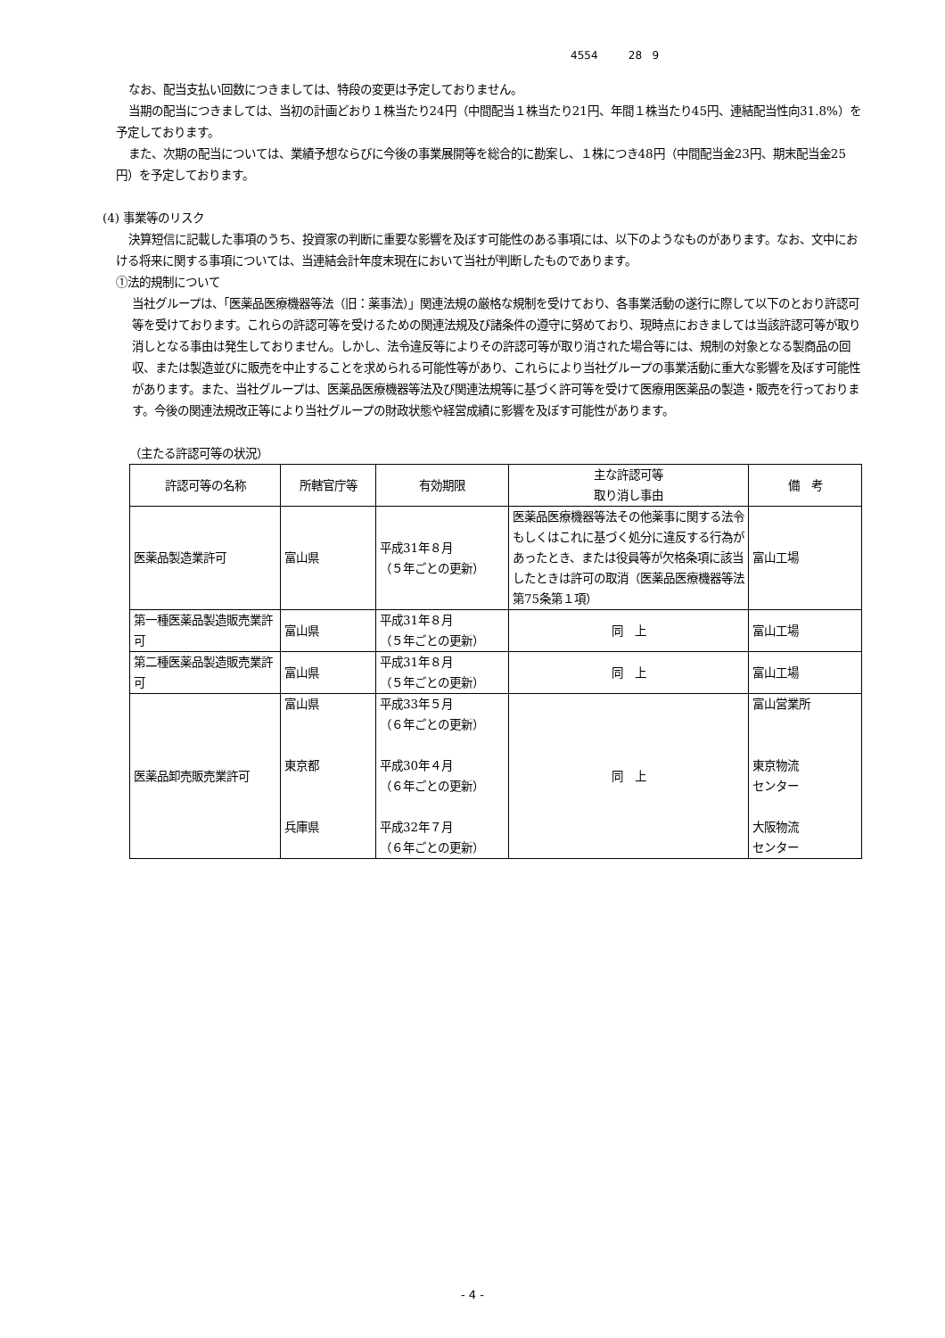4554 28 9
なお、配当支払い回数につきましては、特段の変更は予定しておりません。
当期の配当につきましては、当初の計画どおり１株当たり24円（中間配当１株当たり21円、年間１株当たり45円、連結配当性向31.8%）を予定しております。
また、次期の配当については、業績予想ならびに今後の事業展開等を総合的に勘案し、１株につき48円（中間配当金23円、期末配当金25円）を予定しております。
(4) 事業等のリスク
決算短信に記載した事項のうち、投資家の判断に重要な影響を及ぼす可能性のある事項には、以下のようなものがあります。なお、文中における将来に関する事項については、当連結会計年度末現在において当社が判断したものであります。
①法的規制について
当社グループは、「医薬品医療機器等法（旧：薬事法）」関連法規の厳格な規制を受けており、各事業活動の遂行に際して以下のとおり許認可等を受けております。これらの許認可等を受けるための関連法規及び諸条件の遵守に努めており、現時点におきましては当該許認可等が取り消しとなる事由は発生しておりません。しかし、法令違反等によりその許認可等が取り消された場合等には、規制の対象となる製商品の回収、または製造並びに販売を中止することを求められる可能性等があり、これらにより当社グループの事業活動に重大な影響を及ぼす可能性があります。また、当社グループは、医薬品医療機器等法及び関連法規等に基づく許可等を受けて医療用医薬品の製造・販売を行っております。今後の関連法規改正等により当社グループの財政状態や経営成績に影響を及ぼす可能性があります。
（主たる許認可等の状況）
| 許認可等の名称 | 所轄官庁等 | 有効期限 | 主な許認可等 取り消し事由 | 備 考 |
| --- | --- | --- | --- | --- |
| 医薬品製造業許可 | 富山県 | 平成31年８月 （５年ごとの更新） | 医薬品医療機器等法その他薬事に関する法令もしくはこれに基づく処分に違反する行為があったとき、または役員等が欠格条項に該当したときは許可の取消（医薬品医療機器等法第75条第１項） | 富山工場 |
| 第一種医薬品製造販売業許可 | 富山県 | 平成31年８月 （５年ごとの更新） | 同 上 | 富山工場 |
| 第二種医薬品製造販売業許可 | 富山県 | 平成31年８月 （５年ごとの更新） | 同 上 | 富山工場 |
| 医薬品卸売販売業許可 | 富山県 東京都 兵庫県 | 平成33年５月 （６年ごとの更新） 平成30年４月 （６年ごとの更新） 平成32年７月 （６年ごとの更新） | 同 上 | 富山営業所 東京物流 センター 大阪物流 センター |
- 4 -